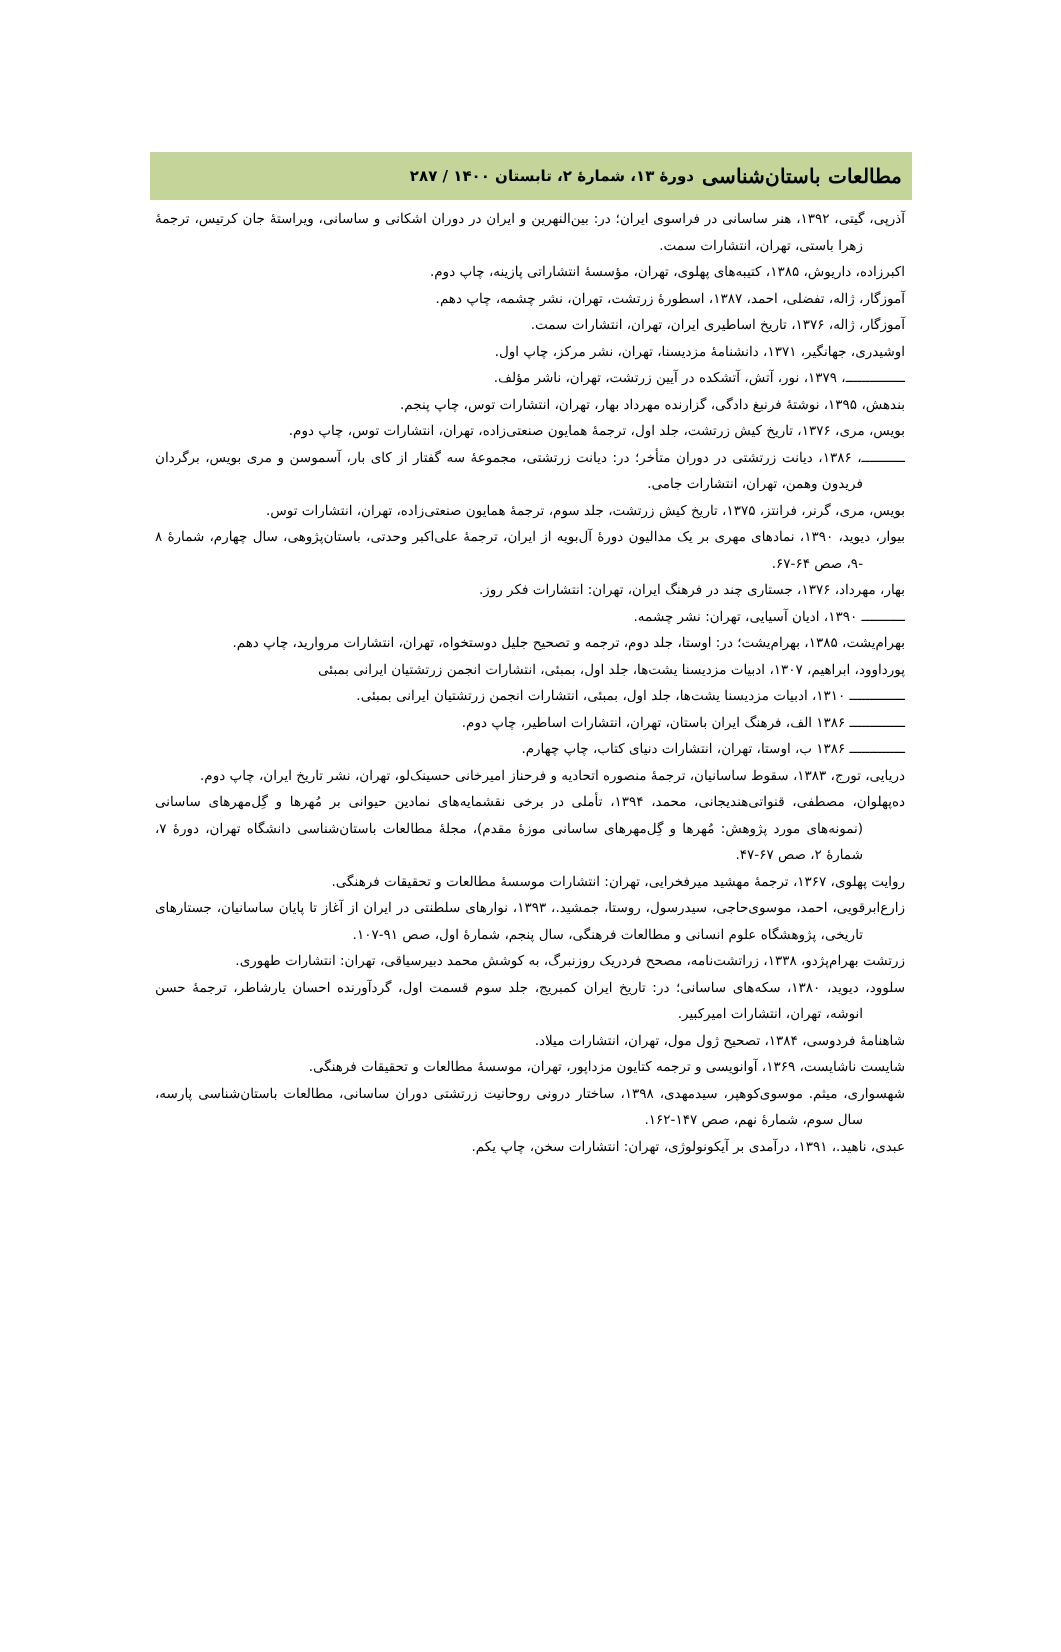مطالعات باستان‌شناسی دورهٔ ۱۳، شمارهٔ ۲، تابستان ۱۴۰۰ / ۲۸۷
آذرپی، گیتی، ۱۳۹۲، هنر ساسانی در فراسوی ایران؛ در: بین‌النهرین و ایران در دوران اشکانی و ساسانی، ویراستهٔ جان کرتیس، ترجمهٔ زهرا باستی، تهران، انتشارات سمت.
اکبرزاده، داریوش، ۱۳۸۵، کتیبه‌های پهلوی، تهران، مؤسسهٔ انتشاراتی پازینه، چاپ دوم.
آموزگار، ژاله، تفضلی، احمد، ۱۳۸۷، اسطورهٔ زرتشت، تهران، نشر چشمه، چاپ دهم.
آموزگار، ژاله، ۱۳۷۶، تاریخ اساطیری ایران، تهران، انتشارات سمت.
اوشیدری، جهانگیر، ۱۳۷۱، دانشنامهٔ مزدیسنا، تهران، نشر مرکز، چاپ اول.
ـــــــــــــــ، ۱۳۷۹، نور، آتش، آتشکده در آیین زرتشت، تهران، ناشر مؤلف.
بندهش، ۱۳۹۵، نوشتهٔ فرنبغ دادگی، گزارنده مهرداد بهار، تهران، انتشارات توس، چاپ پنجم.
بویس، مری، ۱۳۷۶، تاریخ کیش زرتشت، جلد اول، ترجمهٔ همایون صنعتی‌زاده، تهران، انتشارات توس، چاپ دوم.
ـــــــــــ، ۱۳۸۶، دیانت زرتشتی در دوران متأخر؛ در: دیانت زرتشتی، مجموعهٔ سه گفتار از کای بار، آسموسن و مری بویس، برگردان فریدون وهمن، تهران، انتشارات جامی.
بویس، مری، گرنر، فرانتز، ۱۳۷۵، تاریخ کیش زرتشت، جلد سوم، ترجمهٔ همایون صنعتی‌زاده، تهران، انتشارات توس.
بیوار، دیوید، ۱۳۹۰، نمادهای مهری بر یک مدالیون دورهٔ آل‌بویه از ایران، ترجمهٔ علی‌اکبر وحدتی، باستان‌پژوهی، سال چهارم، شمارهٔ ۸ -۹، صص ۶۴-۶۷.
بهار، مهرداد، ۱۳۷۶، جستاری چند در فرهنگ ایران، تهران: انتشارات فکر روز.
ـــــــــــ ۱۳۹۰، ادیان آسیایی، تهران: نشر چشمه.
بهرام‌یشت، ۱۳۸۵، بهرام‌یشت؛ در: اوستا، جلد دوم، ترجمه و تصحیح جلیل دوستخواه، تهران، انتشارات مروارید، چاپ دهم.
پورداوود، ابراهیم، ۱۳۰۷، ادبیات مزدیسنا یشت‌ها، جلد اول، بمبئی، انتشارات انجمن زرتشتیان ایرانی بمبئی
ــــــــــــــ ۱۳۱۰، ادبیات مزدیسنا یشت‌ها، جلد اول، بمبئی، انتشارات انجمن زرتشتیان ایرانی بمبئی.
ــــــــــــــ ۱۳۸۶ الف، فرهنگ ایران باستان، تهران، انتشارات اساطیر، چاپ دوم.
ــــــــــــــ ۱۳۸۶ ب، اوستا، تهران، انتشارات دنیای کتاب، چاپ چهارم.
دریایی، تورج، ۱۳۸۳، سقوط ساسانیان، ترجمهٔ منصوره اتحادیه و فرحناز امیرخانی حسینک‌لو، تهران، نشر تاریخ ایران، چاپ دوم.
ده‌پهلوان، مصطفی، قنواتی‌هندیجانی، محمد، ۱۳۹۴، تأملی در برخی نقشمایه‌های نمادین حیوانی بر مُهرها و گِل‌مهرهای ساسانی (نمونه‌های مورد پژوهش: مُهرها و گِل‌مهرهای ساسانی موزهٔ مقدم)، مجلهٔ مطالعات باستان‌شناسی دانشگاه تهران، دورهٔ ۷، شمارهٔ ۲، صص ۶۷-۴۷.
روایت پهلوی، ۱۳۶۷، ترجمهٔ مهشید میرفخرایی، تهران: انتشارات موسسهٔ مطالعات و تحقیقات فرهنگی.
زارع‌ابرقویی، احمد، موسوی‌حاجی، سیدرسول، روستا، جمشید.، ۱۳۹۳، نوارهای سلطنتی در ایران از آغاز تا پایان ساسانیان، جستارهای تاریخی، پژوهشگاه علوم انسانی و مطالعات فرهنگی، سال پنجم، شمارهٔ اول، صص ۹۱-۱۰۷.
زرتشت بهرام‌پژدو، ۱۳۳۸، زراتشت‌نامه، مصحح فردریک روزنبرگ، به کوشش محمد دبیرسیاقی، تهران: انتشارات طهوری.
سلوود، دیوید، ۱۳۸۰، سکه‌های ساسانی؛ در: تاریخ ایران کمبریج، جلد سوم قسمت اول، گردآورنده احسان یارشاطر، ترجمهٔ حسن انوشه، تهران، انتشارات امیرکبیر.
شاهنامهٔ فردوسی، ۱۳۸۴، تصحیح ژول مول، تهران، انتشارات میلاد.
شایست ناشایست، ۱۳۶۹، آوانویسی و ترجمه کتایون مزداپور، تهران، موسسهٔ مطالعات و تحقیقات فرهنگی.
شهسواری، میثم. موسوی‌کوهپر، سیدمهدی، ۱۳۹۸، ساختار درونی روحانیت زرتشتی دوران ساسانی، مطالعات باستان‌شناسی پارسه، سال سوم، شمارهٔ نهم، صص ۱۴۷-۱۶۲.
عبدی، ناهید.، ۱۳۹۱، درآمدی بر آیکونولوژی، تهران: انتشارات سخن، چاپ یکم.